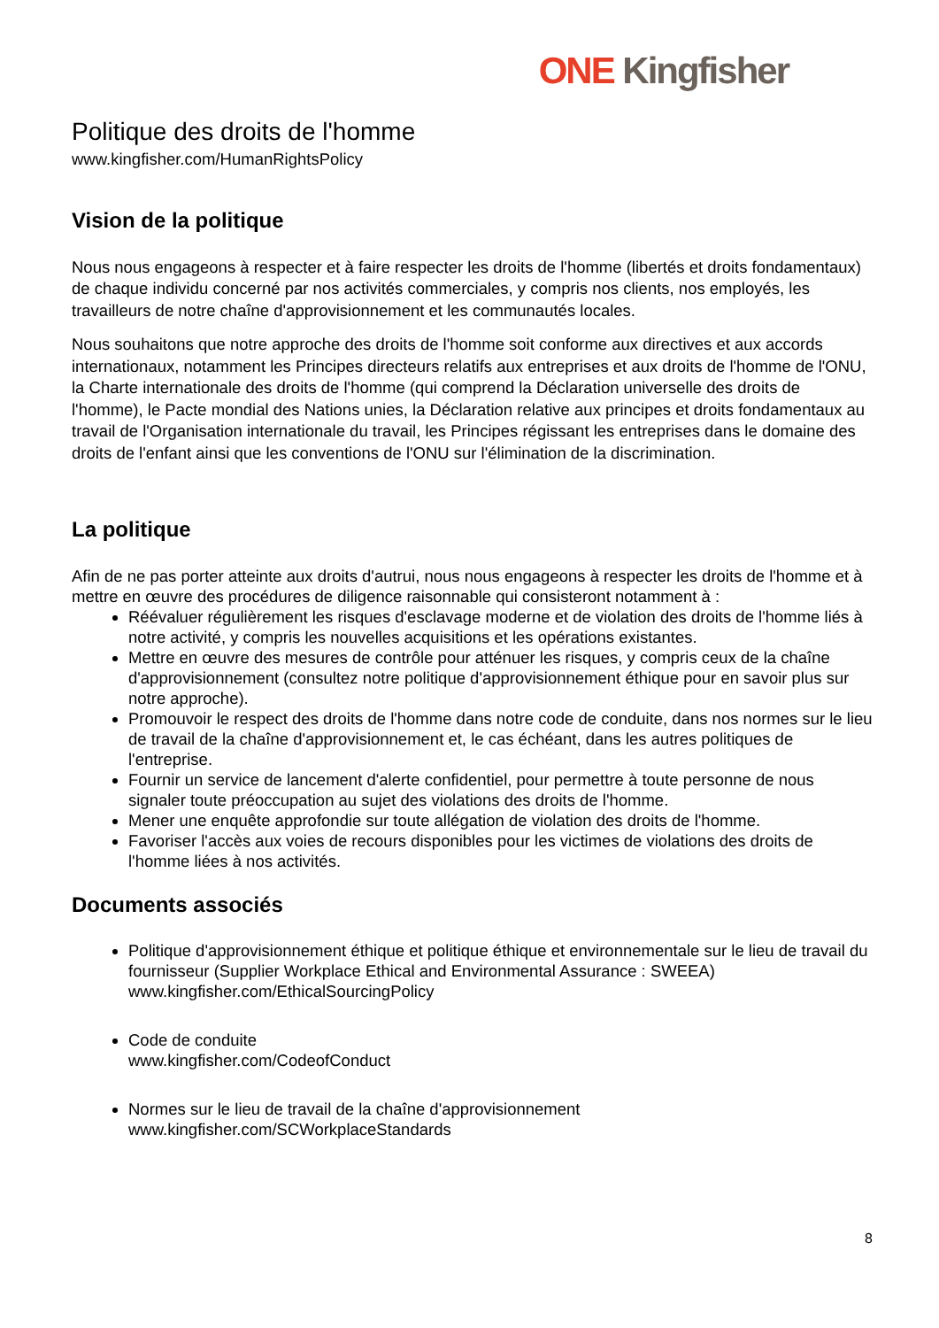ONE Kingfisher
Politique des droits de l'homme
www.kingfisher.com/HumanRightsPolicy
Vision de la politique
Nous nous engageons à respecter et à faire respecter les droits de l'homme (libertés et droits fondamentaux) de chaque individu concerné par nos activités commerciales, y compris nos clients, nos employés, les travailleurs de notre chaîne d'approvisionnement et les communautés locales.
Nous souhaitons que notre approche des droits de l'homme soit conforme aux directives et aux accords internationaux, notamment les Principes directeurs relatifs aux entreprises et aux droits de l'homme de l'ONU, la Charte internationale des droits de l'homme (qui comprend la Déclaration universelle des droits de l'homme), le Pacte mondial des Nations unies, la Déclaration relative aux principes et droits fondamentaux au travail de l'Organisation internationale du travail, les Principes régissant les entreprises dans le domaine des droits de l'enfant ainsi que les conventions de l'ONU sur l'élimination de la discrimination.
La politique
Afin de ne pas porter atteinte aux droits d'autrui, nous nous engageons à respecter les droits de l'homme et à mettre en œuvre des procédures de diligence raisonnable qui consisteront notamment à :
Réévaluer régulièrement les risques d'esclavage moderne et de violation des droits de l'homme liés à notre activité, y compris les nouvelles acquisitions et les opérations existantes.
Mettre en œuvre des mesures de contrôle pour atténuer les risques, y compris ceux de la chaîne d'approvisionnement (consultez notre politique d'approvisionnement éthique pour en savoir plus sur notre approche).
Promouvoir le respect des droits de l'homme dans notre code de conduite, dans nos normes sur le lieu de travail de la chaîne d'approvisionnement et, le cas échéant, dans les autres politiques de l'entreprise.
Fournir un service de lancement d'alerte confidentiel, pour permettre à toute personne de nous signaler toute préoccupation au sujet des violations des droits de l'homme.
Mener une enquête approfondie sur toute allégation de violation des droits de l'homme.
Favoriser l'accès aux voies de recours disponibles pour les victimes de violations des droits de l'homme liées à nos activités.
Documents associés
Politique d'approvisionnement éthique et politique éthique et environnementale sur le lieu de travail du fournisseur (Supplier Workplace Ethical and Environmental Assurance : SWEEA)
www.kingfisher.com/EthicalSourcingPolicy
Code de conduite
www.kingfisher.com/CodeofConduct
Normes sur le lieu de travail de la chaîne d'approvisionnement
www.kingfisher.com/SCWorkplaceStandards
8